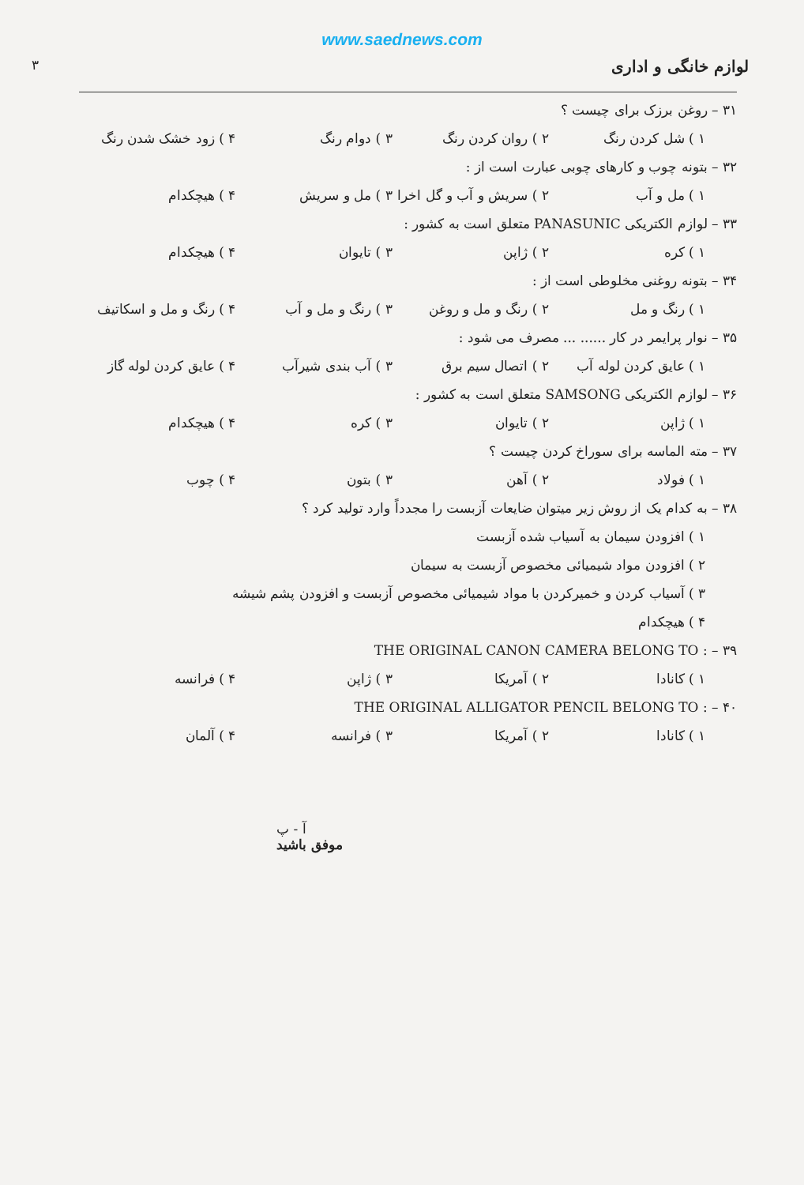www.saednews.com
لوازم خانگی و اداری ۳
۳۱ – روغن برزک برای چیست ؟
۱ ) شل کردن رنگ ۲ ) روان کردن رنگ ۳ ) دوام رنگ ۴ ) زود خشک شدن رنگ
۳۲ – بتونه چوب و کارهای چوبی عبارت است از :
۱ ) مل و آب ۲ ) سریش و آب و گل اخرا ۳ ) مل و سریش ۴ ) هیچکدام
۳۳ – لوازم الکتریکی PANASUNIC متعلق است به کشور :
۱ ) کره ۲ ) ژاپن ۳ ) تایوان ۴ ) هیچکدام
۳۴ – بتونه روغنی مخلوطی است از :
۱ ) رنگ و مل ۲ ) رنگ و مل و روغن ۳ ) رنگ و مل و آب ۴ ) رنگ و مل و اسکاتیف
۳۵ – نوار پرایمر در کار ...... ... مصرف می شود :
۱ ) عایق کردن لوله آب ۲ ) اتصال سیم برق ۳ ) آب بندی شیرآب ۴ ) عایق کردن لوله گاز
۳۶ – لوازم الکتریکی SAMSONG متعلق است به کشور :
۱ ) ژاپن ۲ ) تایوان ۳ ) کره ۴ ) هیچکدام
۳۷ – مته الماسه برای سوراخ کردن چیست ؟
۱ ) فولاد ۲ ) آهن ۳ ) بتون ۴ ) چوب
۳۸ – به کدام یک از روش زیر میتوان ضایعات آزبست را مجدداً وارد تولید کرد ؟
۱ ) افزودن سیمان به آسیاب شده آزبست
۲ ) افزودن مواد شیمیائی مخصوص آزبست به سیمان
۳ ) آسیاب کردن و خمیرکردن با مواد شیمیائی مخصوص آزبست و افزودن پشم شیشه
۴ ) هیچکدام
۳۹ – THE ORIGINAL CANON CAMERA BELONG TO :
۱ ) کانادا ۲ ) آمریکا ۳ ) ژاپن ۴ ) فرانسه
۴۰ – THE ORIGINAL ALLIGATOR PENCIL BELONG TO :
۱ ) کانادا ۲ ) آمریکا ۳ ) فرانسه ۴ ) آلمان
آ - پ
موفق باشید